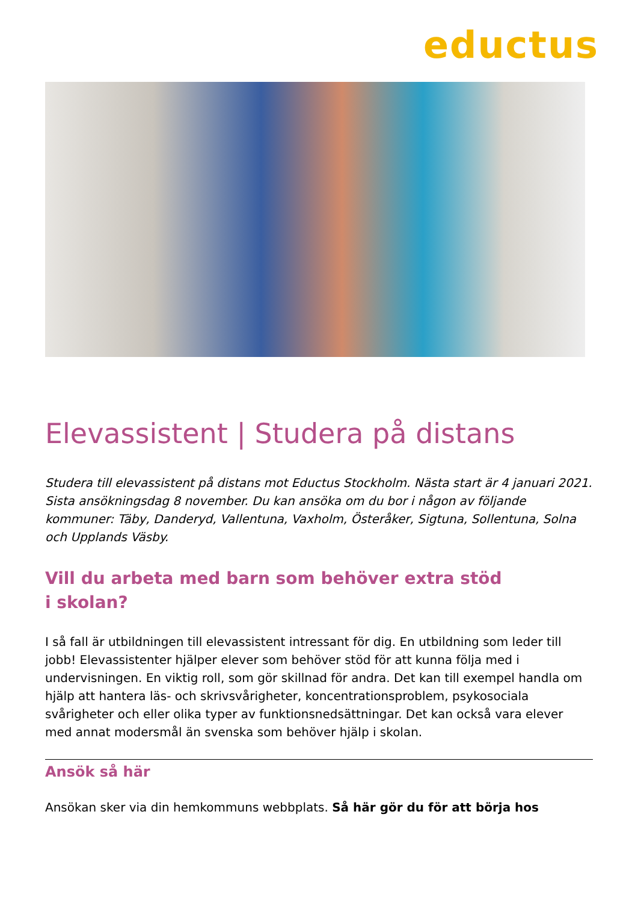eductus
Elevassistent | Studera på distans
Studera till elevassistent på distans mot Eductus Stockholm. Nästa start är 4 januari 2021. Sista ansökningsdag 8 november. Du kan ansöka om du bor i någon av följande kommuner: Täby, Danderyd, Vallentuna, Vaxholm, Österåker, Sigtuna, Sollentuna, Solna och Upplands Väsby.
Vill du arbeta med barn som behöver extra stöd
i skolan?
I så fall är utbildningen till elevassistent intressant för dig. En utbildning som leder till jobb! Elevassistenter hjälper elever som behöver stöd för att kunna följa med i undervisningen. En viktig roll, som gör skillnad för andra. Det kan till exempel handla om hjälp att hantera läs- och skrivsvårigheter, koncentrationsproblem, psykosociala svårigheter och eller olika typer av funktionsnedsättningar. Det kan också vara elever med annat modersmål än svenska som behöver hjälp i skolan.
Ansök så här
Ansökan sker via din hemkommuns webbplats. Så här gör du för att börja hos